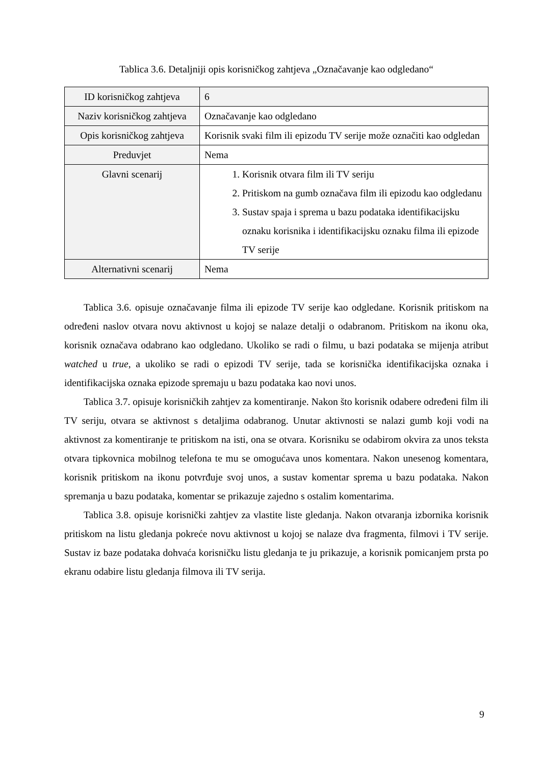Tablica 3.6. Detaljniji opis korisničkog zahtjeva „Označavanje kao odgledano“
| ID korisničkog zahtjeva | 6 |
| Naziv korisničkog zahtjeva | Označavanje kao odgledano |
| Opis korisničkog zahtjeva | Korisnik svaki film ili epizodu TV serije može označiti kao odgledan |
| Preduvjet | Nema |
| Glavni scenarij | 1. Korisnik otvara film ili TV seriju 2. Pritiskom na gumb označava film ili epizodu kao odgledanu 3. Sustav spaja i sprema u bazu podataka identifikacijsku oznaku korisnika i identifikacijsku oznaku filma ili epizode TV serije |
| Alternativni scenarij | Nema |
Tablica 3.6. opisuje označavanje filma ili epizode TV serije kao odgledane. Korisnik pritiskom na određeni naslov otvara novu aktivnost u kojoj se nalaze detalji o odabranom. Pritiskom na ikonu oka, korisnik označava odabrano kao odgledano. Ukoliko se radi o filmu, u bazi podataka se mijenja atribut watched u true, a ukoliko se radi o epizodi TV serije, tada se korisnička identifikacijska oznaka i identifikacijska oznaka epizode spremaju u bazu podataka kao novi unos.
Tablica 3.7. opisuje korisničkih zahtjev za komentiranje. Nakon što korisnik odabere određeni film ili TV seriju, otvara se aktivnost s detaljima odabranog. Unutar aktivnosti se nalazi gumb koji vodi na aktivnost za komentiranje te pritiskom na isti, ona se otvara. Korisniku se odabirom okvira za unos teksta otvara tipkovnica mobilnog telefona te mu se omogućava unos komentara. Nakon unesenog komentara, korisnik pritiskom na ikonu potvrđuje svoj unos, a sustav komentar sprema u bazu podataka. Nakon spremanja u bazu podataka, komentar se prikazuje zajedno s ostalim komentarima.
Tablica 3.8. opisuje korisnički zahtjev za vlastite liste gledanja. Nakon otvaranja izbornika korisnik pritiskom na listu gledanja pokreće novu aktivnost u kojoj se nalaze dva fragmenta, filmovi i TV serije. Sustav iz baze podataka dohvaća korisničku listu gledanja te ju prikazuje, a korisnik pomicanjem prsta po ekranu odabire listu gledanja filmova ili TV serija.
9